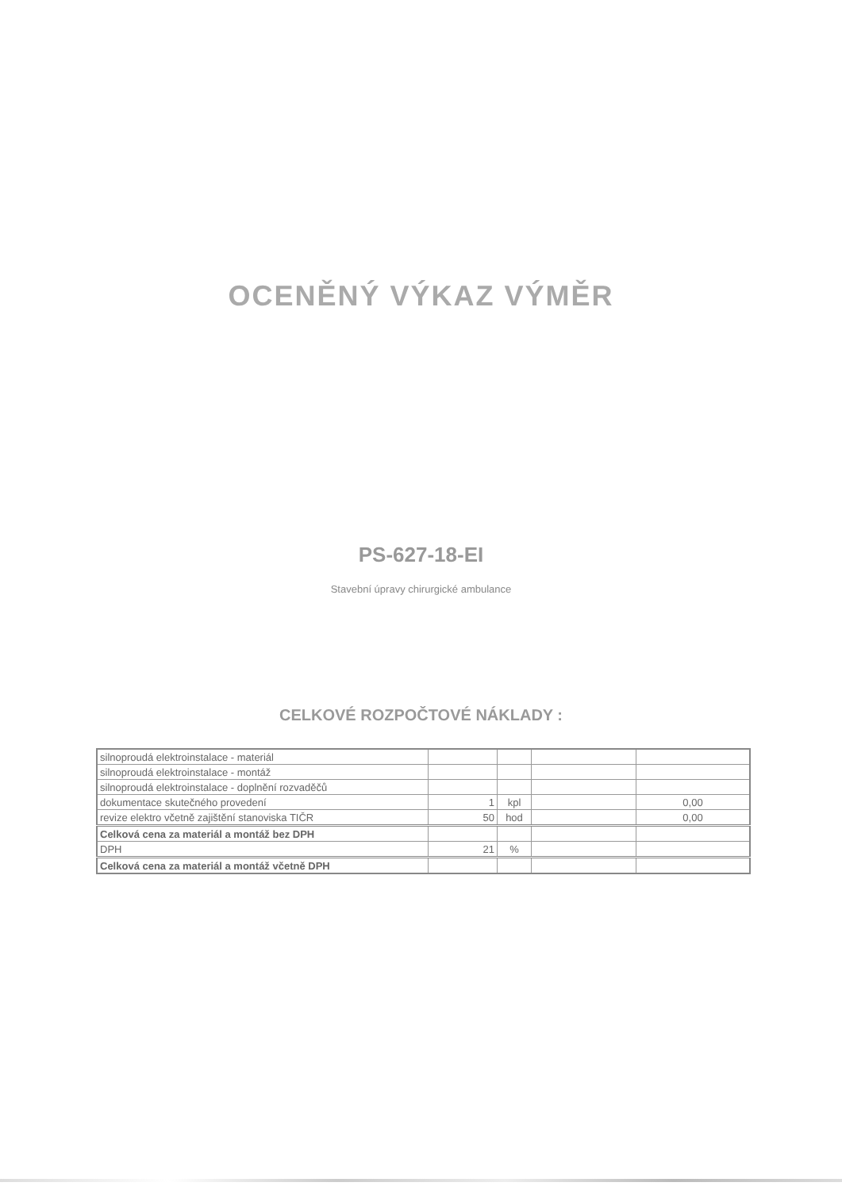OCENĚNÝ VÝKAZ VÝMĚR
PS-627-18-EI
Stavební úpravy chirurgické ambulance
CELKOVÉ ROZPOČTOVÉ NÁKLADY :
| silnoproudá elektroinstalace - materiál | | | | |
| silnoproudá elektroinstalace - montáž | | | | |
| silnoproudá elektroinstalace - doplnění rozvaděčů | | | | |
| dokumentace skutečného provedení | 1 | kpl | | 0,00 |
| revize elektro včetně zajištění stanoviska TIČR | 50 | hod | | 0,00 |
| Celková cena za materiál a montáž bez DPH | | | | |
| DPH | 21 | % | | |
| Celková cena za materiál a montáž včetně DPH | | | | |